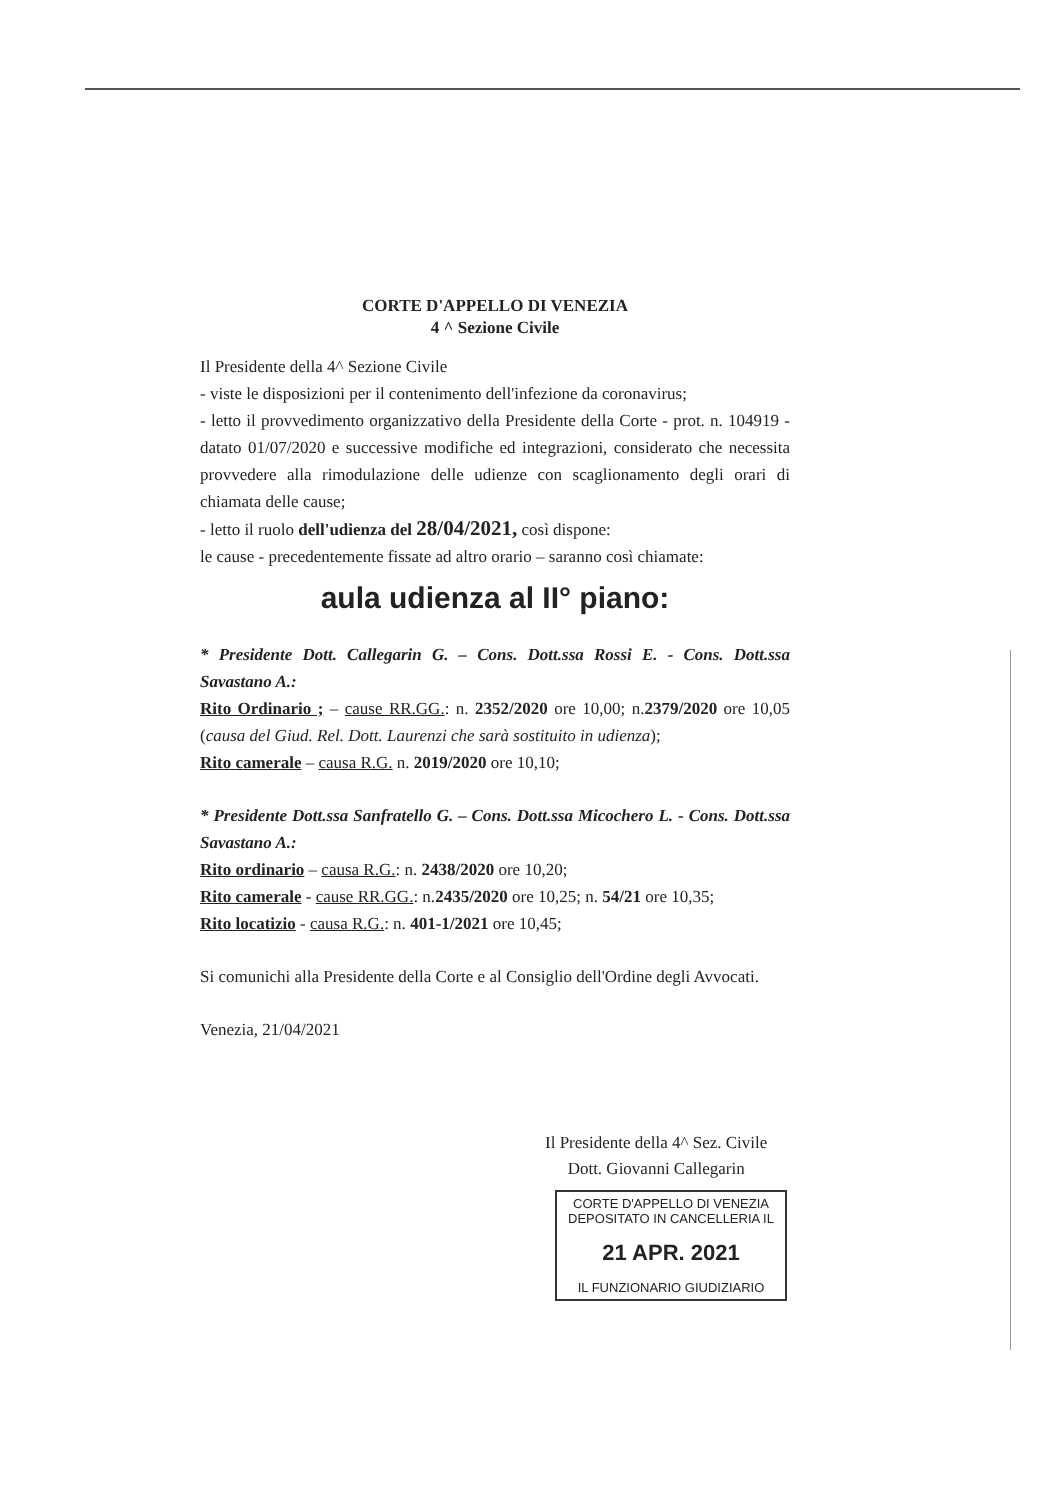CORTE D'APPELLO DI VENEZIA
4 ^ Sezione Civile
Il Presidente della 4^ Sezione Civile
- viste le disposizioni per il contenimento dell'infezione da coronavirus;
- letto il provvedimento organizzativo della Presidente della Corte - prot. n. 104919 - datato 01/07/2020 e successive modifiche ed integrazioni, considerato che necessita provvedere alla rimodulazione delle udienze con scaglionamento degli orari di chiamata delle cause;
- letto il ruolo dell'udienza del 28/04/2021, così dispone:
le cause - precedentemente fissate ad altro orario – saranno così chiamate:
aula udienza al II° piano:
* Presidente Dott. Callegarin G. – Cons. Dott.ssa Rossi E. - Cons. Dott.ssa Savastano A.:
Rito Ordinario ; – cause RR.GG.: n. 2352/2020 ore 10,00; n.2379/2020 ore 10,05 (causa del Giud. Rel. Dott. Laurenzi che sarà sostituito in udienza);
Rito camerale – causa R.G. n. 2019/2020 ore 10,10;
* Presidente Dott.ssa Sanfratello G. – Cons. Dott.ssa Micochero L. - Cons. Dott.ssa Savastano A.:
Rito ordinario – causa R.G.: n. 2438/2020 ore 10,20;
Rito camerale - cause RR.GG.: n.2435/2020 ore 10,25; n. 54/21 ore 10,35;
Rito locatizio - causa R.G.: n. 401-1/2021 ore 10,45;
Si comunichi alla Presidente della Corte e al Consiglio dell'Ordine degli Avvocati.
Venezia, 21/04/2021
Il Presidente della 4^ Sez. Civile
Dott. Giovanni Callegarin
CORTE D'APPELLO DI VENEZIA
DEPOSITATO IN CANCELLERIA IL
21 APR. 2021
IL FUNZIONARIO GIUDIZIARIO